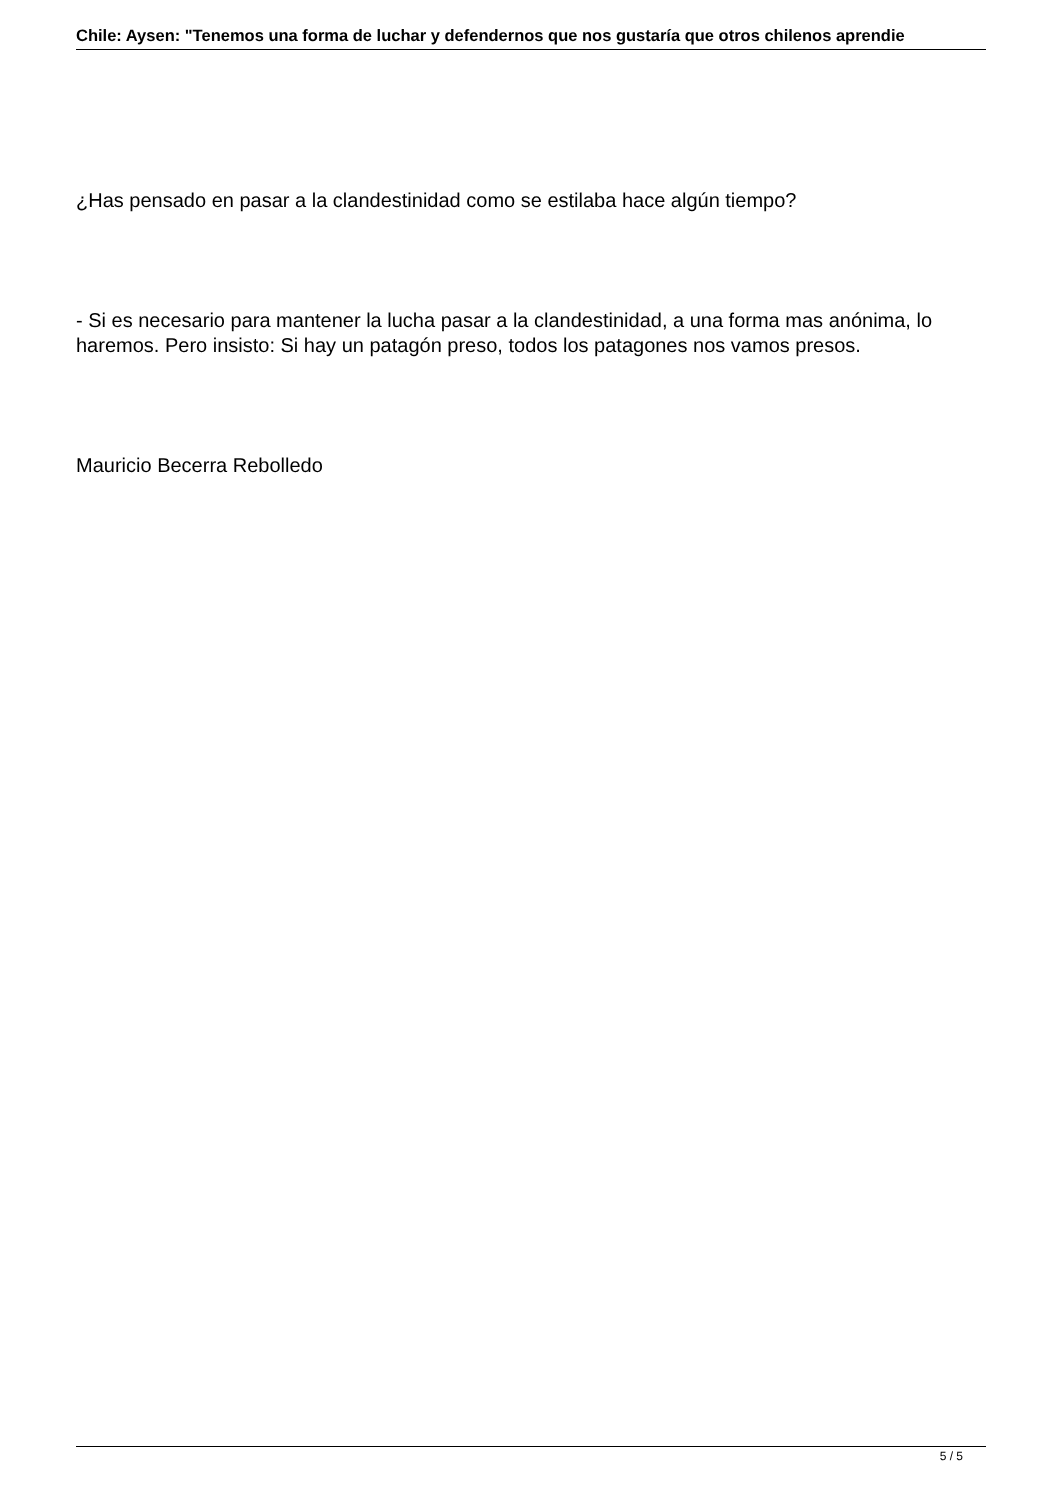Chile: Aysen: "Tenemos una forma de luchar y defendernos que nos gustaría que otros chilenos aprendie
¿Has pensado en pasar a la clandestinidad como se estilaba hace algún tiempo?
- Si es necesario para mantener la lucha pasar a la clandestinidad, a una forma mas anónima, lo haremos. Pero insisto: Si hay un patagón preso, todos los patagones nos vamos presos.
Mauricio Becerra Rebolledo
5 / 5